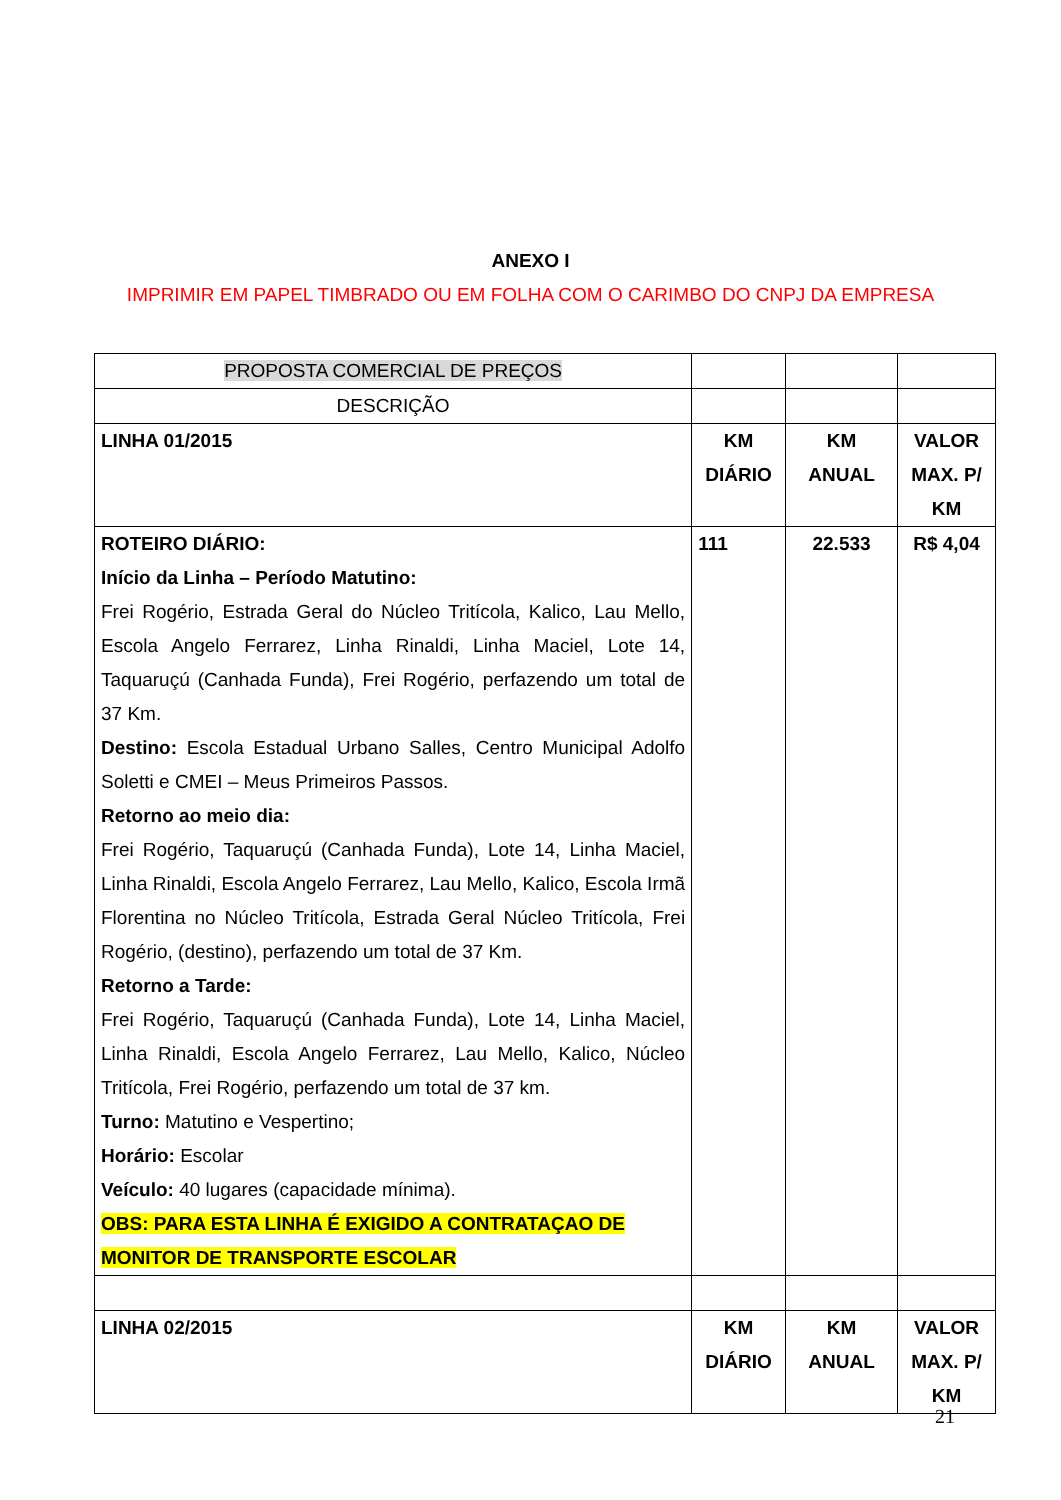ANEXO I
IMPRIMIR EM PAPEL TIMBRADO OU EM FOLHA COM O CARIMBO DO CNPJ DA EMPRESA
| PROPOSTA COMERCIAL DE PREÇOS | | | |
| DESCRIÇÃO | | | |
| LINHA 01/2015 | KM DIÁRIO | KM ANUAL | VALOR MAX. P/ KM |
| ROTEIRO DIÁRIO: Início da Linha – Período Matutino: Frei Rogério, Estrada Geral do Núcleo Tritícola, Kalico, Lau Mello, Escola Angelo Ferrarez, Linha Rinaldi, Linha Maciel, Lote 14, Taquaruçú (Canhada Funda), Frei Rogério, perfazendo um total de 37 Km. Destino: Escola Estadual Urbano Salles, Centro Municipal Adolfo Soletti e CMEI – Meus Primeiros Passos. Retorno ao meio dia: Frei Rogério, Taquaruçú (Canhada Funda), Lote 14, Linha Maciel, Linha Rinaldi, Escola Angelo Ferrarez, Lau Mello, Kalico, Escola Irmã Florentina no Núcleo Tritícola, Estrada Geral Núcleo Tritícola, Frei Rogério, (destino), perfazendo um total de 37 Km. Retorno a Tarde: Frei Rogério, Taquaruçú (Canhada Funda), Lote 14, Linha Maciel, Linha Rinaldi, Escola Angelo Ferrarez, Lau Mello, Kalico, Núcleo Tritícola, Frei Rogério, perfazendo um total de 37 km. Turno: Matutino e Vespertino; Horário: Escolar Veículo: 40 lugares (capacidade mínima). OBS: PARA ESTA LINHA É EXIGIDO A CONTRATAÇAO DE MONITOR DE TRANSPORTE ESCOLAR | 111 | 22.533 | R$ 4,04 |
| LINHA 02/2015 | KM DIÁRIO | KM ANUAL | VALOR MAX. P/ KM |
21